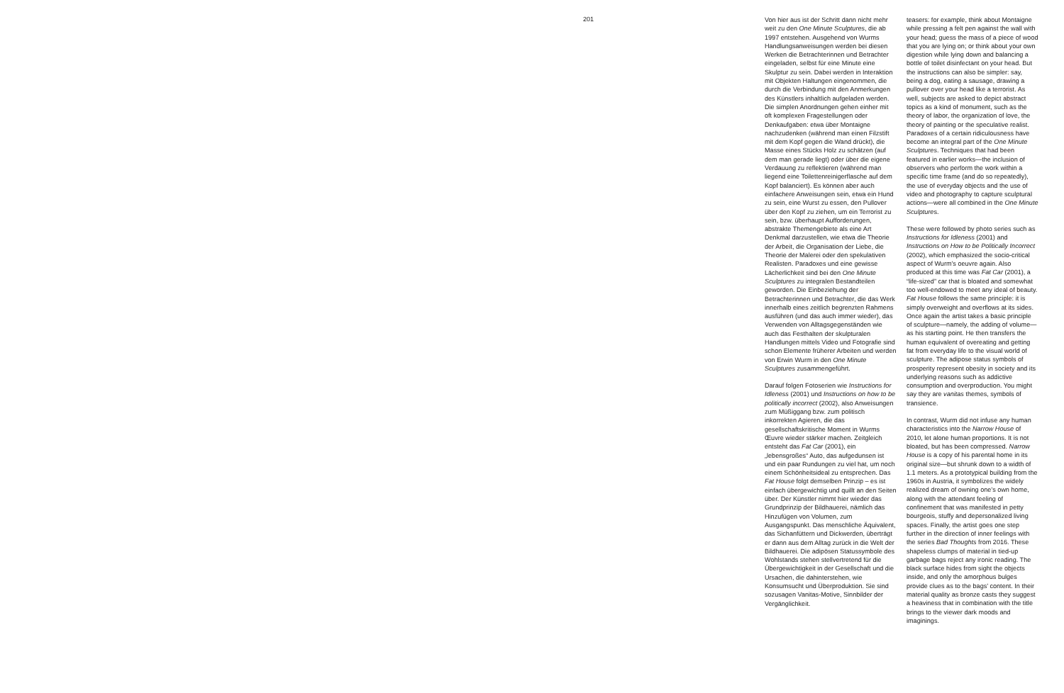201
Von hier aus ist der Schritt dann nicht mehr weit zu den One Minute Sculptures, die ab 1997 entstehen. Ausgehend von Wurms Handlungsanweisungen werden bei diesen Werken die Betrachterinnen und Betrachter eingeladen, selbst für eine Minute eine Skulptur zu sein. Dabei werden in Interaktion mit Objekten Haltungen eingenommen, die durch die Verbindung mit den Anmerkungen des Künstlers inhaltlich aufgeladen werden. Die simplen Anordnungen gehen einher mit oft komplexen Fragestellungen oder Denkaufgaben: etwa über Montaigne nachzudenken (während man einen Filzstift mit dem Kopf gegen die Wand drückt), die Masse eines Stücks Holz zu schätzen (auf dem man gerade liegt) oder über die eigene Verdauung zu reflektieren (während man liegend eine Toilettenreinigerflasche auf dem Kopf balanciert). Es können aber auch einfachere Anweisungen sein, etwa ein Hund zu sein, eine Wurst zu essen, den Pullover über den Kopf zu ziehen, um ein Terrorist zu sein, bzw. überhaupt Aufforderungen, abstrakte Themengebiete als eine Art Denkmal darzustellen, wie etwa die Theorie der Arbeit, die Organisation der Liebe, die Theorie der Malerei oder den spekulativen Realisten. Paradoxes und eine gewisse Lächerlichkeit sind bei den One Minute Sculptures zu integralen Bestandteilen geworden. Die Einbeziehung der Betrachterinnen und Betrachter, die das Werk innerhalb eines zeitlich begrenzten Rahmens ausführen (und das auch immer wieder), das Verwenden von Alltagsgegenständen wie auch das Festhalten der skulpturalen Handlungen mittels Video und Fotografie sind schon Elemente früherer Arbeiten und werden von Erwin Wurm in den One Minute Sculptures zusammengeführt.
Darauf folgen Fotoserien wie Instructions for Idleness (2001) und Instructions on how to be politically incorrect (2002), also Anweisungen zum Müßiggang bzw. zum politisch inkorrekten Agieren, die das gesellschaftskritische Moment in Wurms Œuvre wieder stärker machen. Zeitgleich entsteht das Fat Car (2001), ein „lebensgroßes“ Auto, das aufgedunsen ist und ein paar Rundungen zu viel hat, um noch einem Schönheitsideal zu entsprechen. Das Fat House folgt demselben Prinzip – es ist einfach übergewichtig und quillt an den Seiten über. Der Künstler nimmt hier wieder das Grundprinzip der Bildhauerei, nämlich das Hinzufügen von Volumen, zum Ausgangspunkt. Das menschliche Äquivalent, das Sichanfüttern und Dickwerden, überträgt er dann aus dem Alltag zurück in die Welt der Bildhauerei. Die adipösen Statussymbole des Wohlstands stehen stellvertretend für die Übergewichtigkeit in der Gesellschaft und die Ursachen, die dahinterstehen, wie Konsumsucht und Überproduktion. Sie sind sozusagen Vanitas-Motive, Sinnbilder der Vergänglichkeit.
teasers: for example, think about Montaigne while pressing a felt pen against the wall with your head; guess the mass of a piece of wood that you are lying on; or think about your own digestion while lying down and balancing a bottle of toilet disinfectant on your head. But the instructions can also be simpler: say, being a dog, eating a sausage, drawing a pullover over your head like a terrorist. As well, subjects are asked to depict abstract topics as a kind of monument, such as the theory of labor, the organization of love, the theory of painting or the speculative realist. Paradoxes of a certain ridiculousness have become an integral part of the One Minute Sculptures. Techniques that had been featured in earlier works—the inclusion of observers who perform the work within a specific time frame (and do so repeatedly), the use of everyday objects and the use of video and photography to capture sculptural actions—were all combined in the One Minute Sculptures.
These were followed by photo series such as Instructions for Idleness (2001) and Instructions on How to be Politically Incorrect (2002), which emphasized the socio-critical aspect of Wurm’s oeuvre again. Also produced at this time was Fat Car (2001), a “life-sized” car that is bloated and somewhat too well-endowed to meet any ideal of beauty. Fat House follows the same principle: it is simply overweight and overflows at its sides. Once again the artist takes a basic principle of sculpture—namely, the adding of volume—as his starting point. He then transfers the human equivalent of overeating and getting fat from everyday life to the visual world of sculpture. The adipose status symbols of prosperity represent obesity in society and its underlying reasons such as addictive consumption and overproduction. You might say they are vanitas themes, symbols of transience.
In contrast, Wurm did not infuse any human characteristics into the Narrow House of 2010, let alone human proportions. It is not bloated, but has been compressed. Narrow House is a copy of his parental home in its original size—but shrunk down to a width of 1.1 meters. As a prototypical building from the 1960s in Austria, it symbolizes the widely realized dream of owning one’s own home, along with the attendant feeling of confinement that was manifested in petty bourgeois, stuffy and depersonalized living spaces. Finally, the artist goes one step further in the direction of inner feelings with the series Bad Thoughts from 2016. These shapeless clumps of material in tied-up garbage bags reject any ironic reading. The black surface hides from sight the objects inside, and only the amorphous bulges provide clues as to the bags’ content. In their material quality as bronze casts they suggest a heaviness that in combination with the title brings to the viewer dark moods and imaginings.